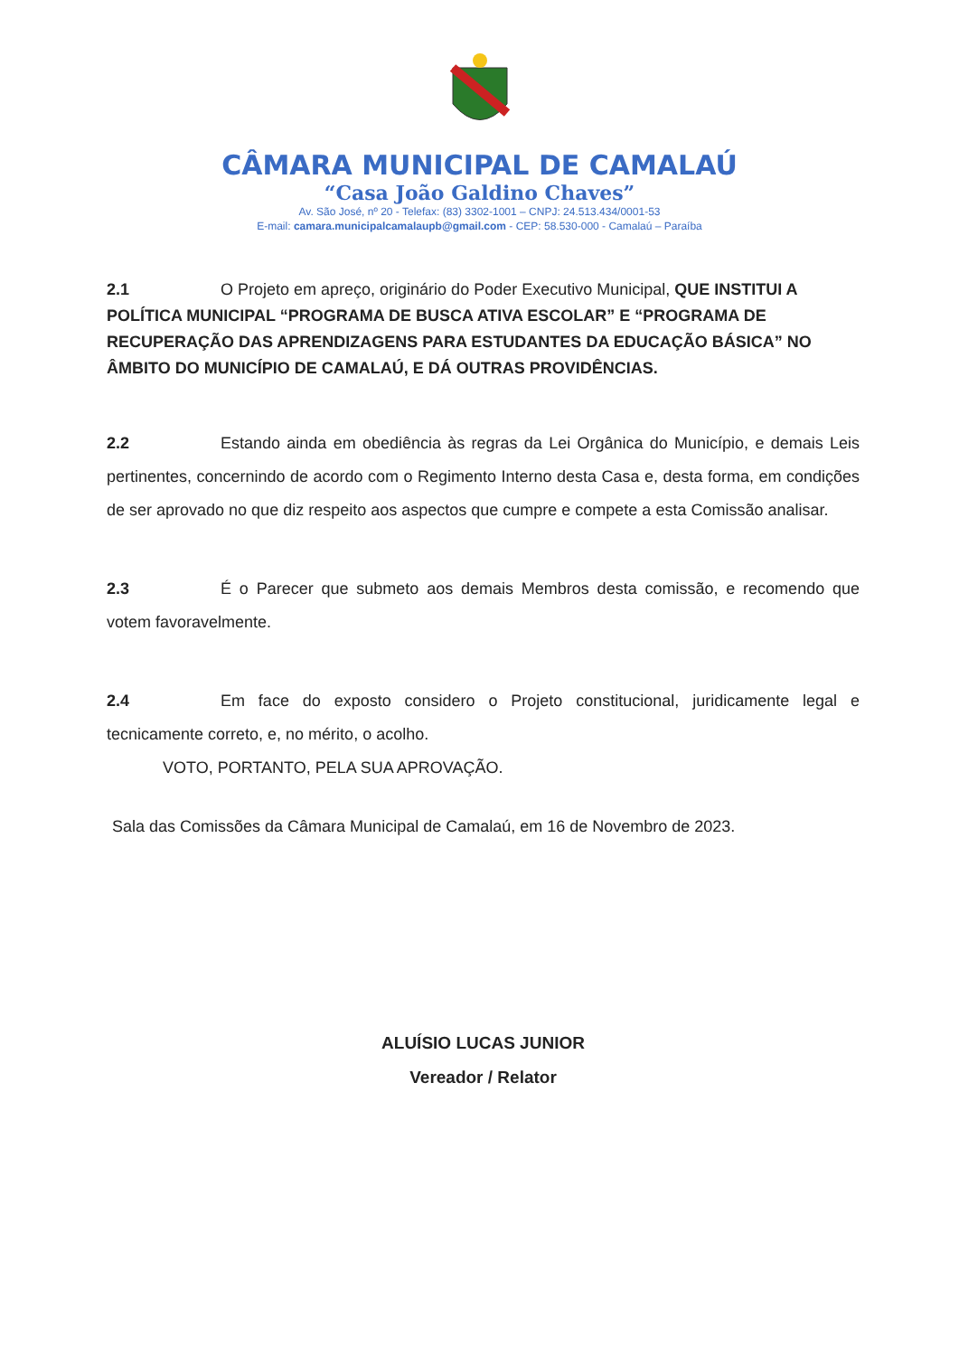CÂMARA MUNICIPAL DE CAMALAÚ
“Casa João Galdino Chaves”
Av. São José, nº 20 - Telefax: (83) 3302-1001 – CNPJ: 24.513.434/0001-53
E-mail: camara.municipalcamalaupb@gmail.com - CEP: 58.530-000 - Camalaú – Paraíba
2.1 O Projeto em apreço, originário do Poder Executivo Municipal, QUE INSTITUI A POLÍTICA MUNICIPAL “PROGRAMA DE BUSCA ATIVA ESCOLAR” E “PROGRAMA DE RECUPERAÇÃO DAS APRENDIZAGENS PARA ESTUDANTES DA EDUCAÇÃO BÁSICA” NO ÂMBITO DO MUNICÍPIO DE CAMALAÚ, E DÁ OUTRAS PROVIDÊNCIAS.
2.2 Estando ainda em obediência às regras da Lei Orgânica do Município, e demais Leis pertinentes, concernindo de acordo com o Regimento Interno desta Casa e, desta forma, em condições de ser aprovado no que diz respeito aos aspectos que cumpre e compete a esta Comissão analisar.
2.3 É o Parecer que submeto aos demais Membros desta comissão, e recomendo que votem favoravelmente.
2.4 Em face do exposto considero o Projeto constitucional, juridicamente legal e tecnicamente correto, e, no mérito, o acolho.
VOTO, PORTANTO, PELA SUA APROVAÇÃO.
Sala das Comissões da Câmara Municipal de Camalaú, em 16 de Novembro de 2023.
ALUÍSIO LUCAS JUNIOR
Vereador / Relator